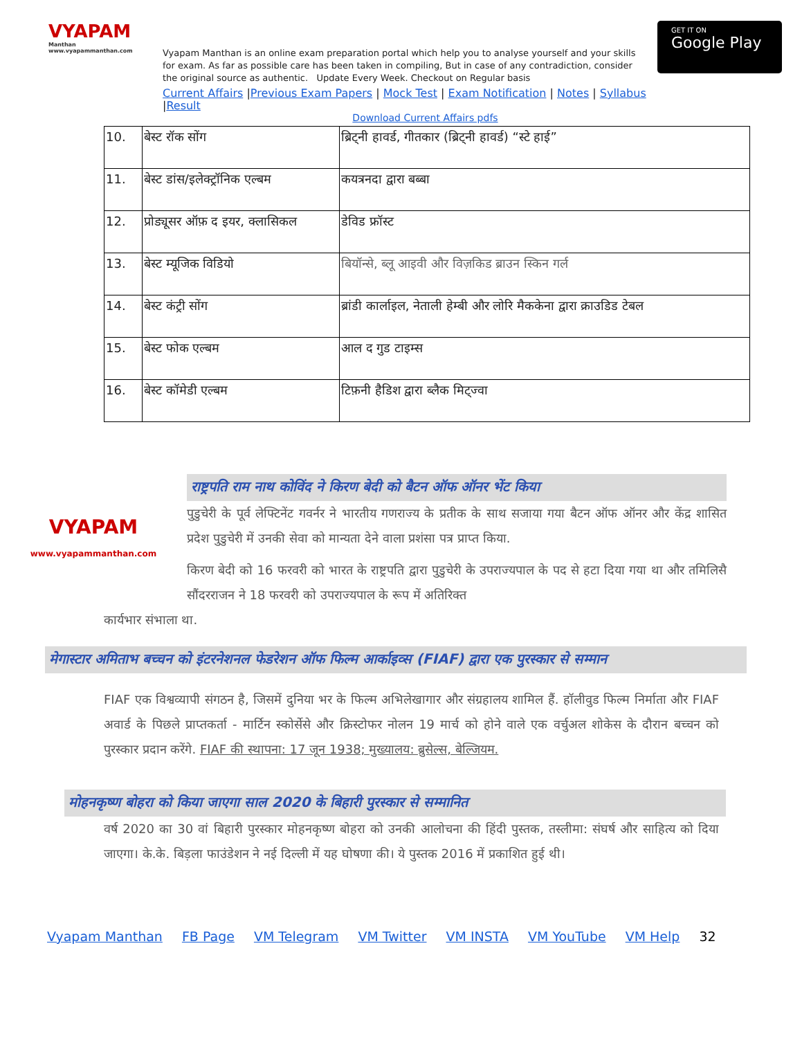VYAPAM
Manthan
www.vyapammanthan.com
Vyapam Manthan is an online exam preparation portal which help you to analyse yourself and your skills for exam. As far as possible care has been taken in compiling, But in case of any contradiction, consider the original source as authentic. Update Every Week. Checkout on Regular basis
Current Affairs |Previous Exam Papers | Mock Test | Exam Notification | Notes | Syllabus |Result
GET IT ON
Google Play
Download Current Affairs pdfs
| 10. | बेस्ट रॉक सोंग | ब्रिट्नी हावर्ड, गीतकार (ब्रिट्नी हावर्ड) “स्टे हाई” |
| 11. | बेस्ट डांस/इलेक्ट्रॉनिक एल्बम | कयत्रनदा द्वारा बब्बा |
| 12. | प्रोड्यूसर ऑफ़ द इयर, क्लासिकल | डेविड फ्रॉस्ट |
| 13. | बेस्ट म्यूजिक विडियो | बियॉन्से, ब्लू आइवी और विज़किड ब्राउन स्किन गर्ल |
| 14. | बेस्ट कंट्री सोंग | ब्रांडी कार्लाइल, नेताली हेम्बी और लोरि मैककेना द्वारा क्राउडिड टेबल |
| 15. | बेस्ट फोक एल्बम | आल द गुड टाइम्स |
| 16. | बेस्ट कॉमेडी एल्बम | टिफ़नी हैडिश द्वारा ब्लैक मिट्ज्वा |
VYAPAM
www.vyapammanthan.com
राष्ट्रपति राम नाथ कोविंद ने किरण बेदी को बैटन ऑफ ऑनर भेंट किया
पुडुचेरी के पूर्व लेफ्टिनेंट गवर्नर ने भारतीय गणराज्य के प्रतीक के साथ सजाया गया बैटन ऑफ ऑनर और केंद्र शासित प्रदेश पुडुचेरी में उनकी सेवा को मान्यता देने वाला प्रशंसा पत्र प्राप्त किया.
किरण बेदी को 16 फरवरी को भारत के राष्ट्रपति द्वारा पुडुचेरी के उपराज्यपाल के पद से हटा दिया गया था और तमिलिसै सौंदरराजन ने 18 फरवरी को उपराज्यपाल के रूप में अतिरिक्त
कार्यभार संभाला था.
मेगास्टार अमिताभ बच्चन को इंटरनेशनल फेडरेशन ऑफ फिल्म आर्काइव्स (FIAF) द्वारा एक पुरस्कार से सम्मान
FIAF एक विश्वव्यापी संगठन है, जिसमें दुनिया भर के फिल्म अभिलेखागार और संग्रहालय शामिल हैं. हॉलीवुड फिल्म निर्माता और FIAF अवार्ड के पिछले प्राप्तकर्ता - मार्टिन स्कोर्सेसे और क्रिस्टोफर नोलन 19 मार्च को होने वाले एक वर्चुअल शोकेस के दौरान बच्चन को पुरस्कार प्रदान करेंगे. FIAF की स्थापना: 17 जून 1938; मुख्यालय: ब्रुसेल्स, बेल्जियम.
मोहनकृष्ण बोहरा को किया जाएगा साल 2020 के बिहारी पुरस्कार से सम्मानित
वर्ष 2020 का 30 वां बिहारी पुरस्कार मोहनकृष्ण बोहरा को उनकी आलोचना की हिंदी पुस्तक, तस्लीमा: संघर्ष और साहित्य को दिया जाएगा। के.के. बिड़ला फाउंडेशन ने नई दिल्ली में यह घोषणा की। ये पुस्तक 2016 में प्रकाशित हुई थी।
Vyapam Manthan FB Page VM Telegram VM Twitter VM INSTA VM YouTube VM Help 32